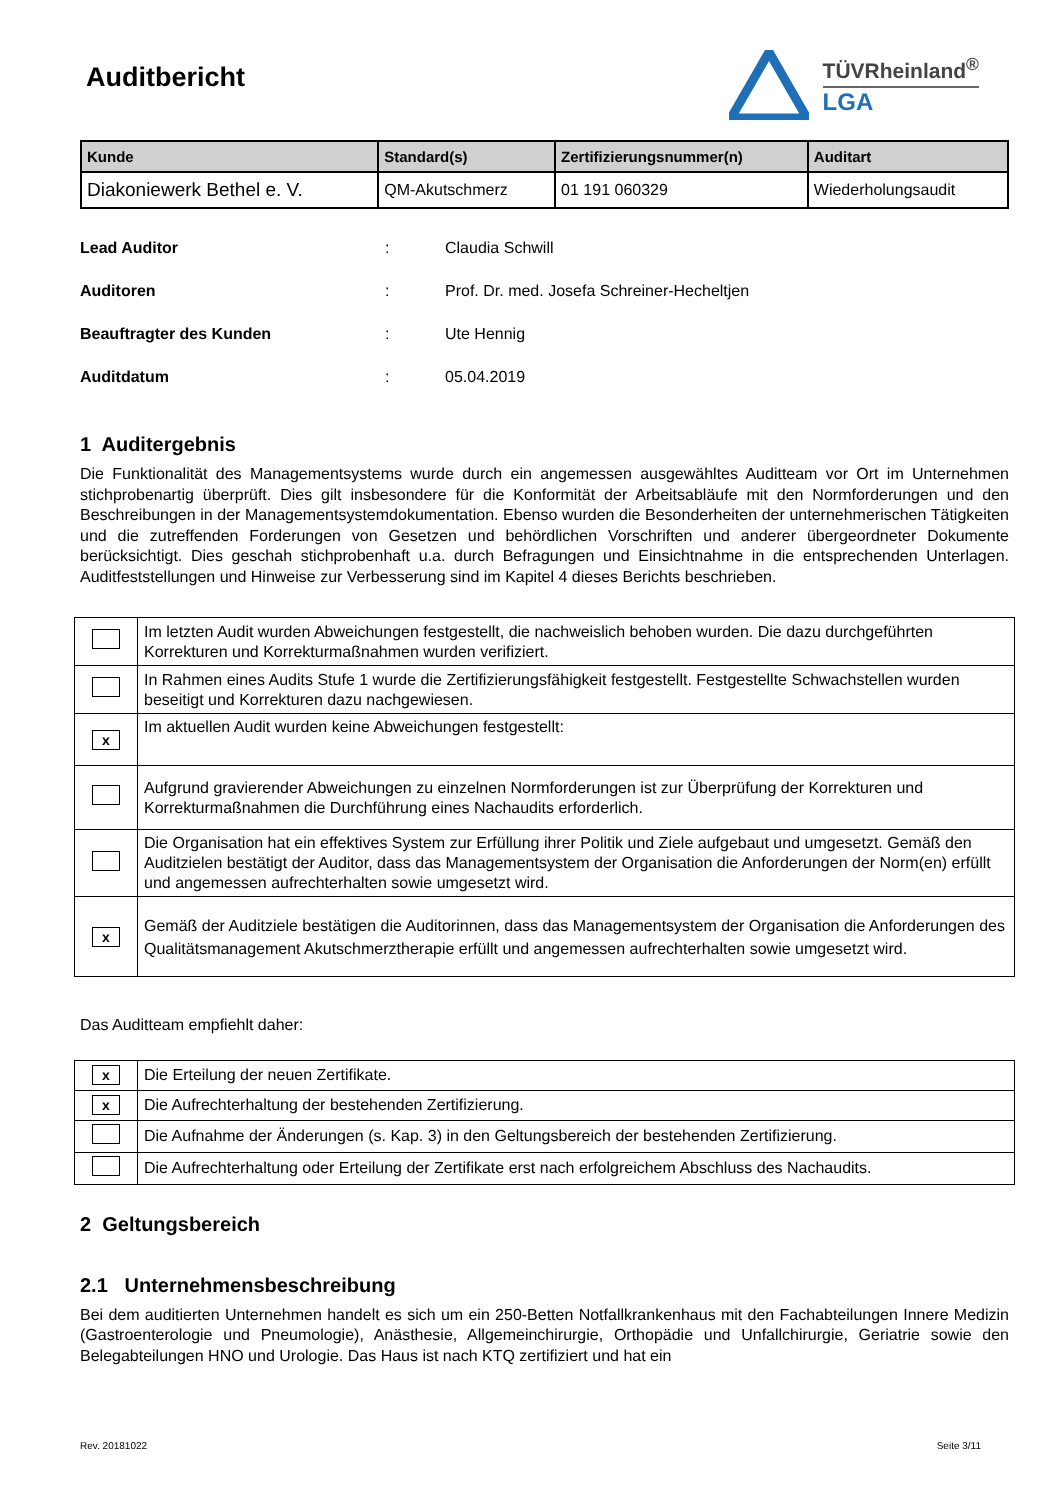Auditbericht
TÜVRheinland<sup>®</sup>
LGA
| Kunde | Standard(s) | Zertifizierungsnummer(n) | Auditart |
| --- | --- | --- | --- |
| Diakoniewerk Bethel e. V. | QM-Akutschmerz | 01 191 060329 | Wiederholungsaudit |
Lead Auditor: Claudia Schwill
Auditoren: Prof. Dr. med. Josefa Schreiner-Hecheltjen
Beauftragter des Kunden: Ute Hennig
Auditdatum: 05.04.2019
1 Auditergebnis
Die Funktionalität des Managementsystems wurde durch ein angemessen ausgewähltes Auditteam vor Ort im Unternehmen stichprobenartig überprüft. Dies gilt insbesondere für die Konformität der Arbeitsabläufe mit den Normforderungen und den Beschreibungen in der Managementsystemdokumentation. Ebenso wurden die Besonderheiten der unternehmerischen Tätigkeiten und die zutreffenden Forderungen von Gesetzen und behördlichen Vorschriften und anderer übergeordneter Dokumente berücksichtigt. Dies geschah stichprobenhaft u.a. durch Befragungen und Einsichtnahme in die entsprechenden Unterlagen. Auditfeststellungen und Hinweise zur Verbesserung sind im Kapitel 4 dieses Berichts beschrieben.
| | Im letzten Audit wurden Abweichungen festgestellt, die nachweislich behoben wurden. Die dazu durchgeführten Korrekturen und Korrekturmaßnahmen wurden verifiziert. |
| | In Rahmen eines Audits Stufe 1 wurde die Zertifizierungsfähigkeit festgestellt. Festgestellte Schwachstellen wurden beseitigt und Korrekturen dazu nachgewiesen. |
| x | Im aktuellen Audit wurden keine Abweichungen festgestellt: |
| | Aufgrund gravierender Abweichungen zu einzelnen Normforderungen ist zur Überprüfung der Korrekturen und Korrekturmaßnahmen die Durchführung eines Nachaudits erforderlich. |
| | Die Organisation hat ein effektives System zur Erfüllung ihrer Politik und Ziele aufgebaut und umgesetzt. Gemäß den Auditzielen bestätigt der Auditor, dass das Managementsystem der Organisation die Anforderungen der Norm(en) erfüllt und angemessen aufrechterhalten sowie umgesetzt wird. |
| x | Gemäß der Auditziele bestätigen die Auditorinnen, dass das Managementsystem der Organisation die Anforderungen des Qualitätsmanagement Akutschmerztherapie erfüllt und angemessen aufrechterhalten sowie umgesetzt wird. |
Das Auditteam empfiehlt daher:
| x | Die Erteilung der neuen Zertifikate. |
| x | Die Aufrechterhaltung der bestehenden Zertifizierung. |
| | Die Aufnahme der Änderungen (s. Kap. 3) in den Geltungsbereich der bestehenden Zertifizierung. |
| | Die Aufrechterhaltung oder Erteilung der Zertifikate erst nach erfolgreichem Abschluss des Nachaudits. |
2 Geltungsbereich
2.1 Unternehmensbeschreibung
Bei dem auditierten Unternehmen handelt es sich um ein 250-Betten Notfallkrankenhaus mit den Fachabteilungen Innere Medizin (Gastroenterologie und Pneumologie), Anästhesie, Allgemeinchirurgie, Orthopädie und Unfallchirurgie, Geriatrie sowie den Belegabteilungen HNO und Urologie. Das Haus ist nach KTQ zertifiziert und hat ein
Rev. 20181022 Seite 3/11